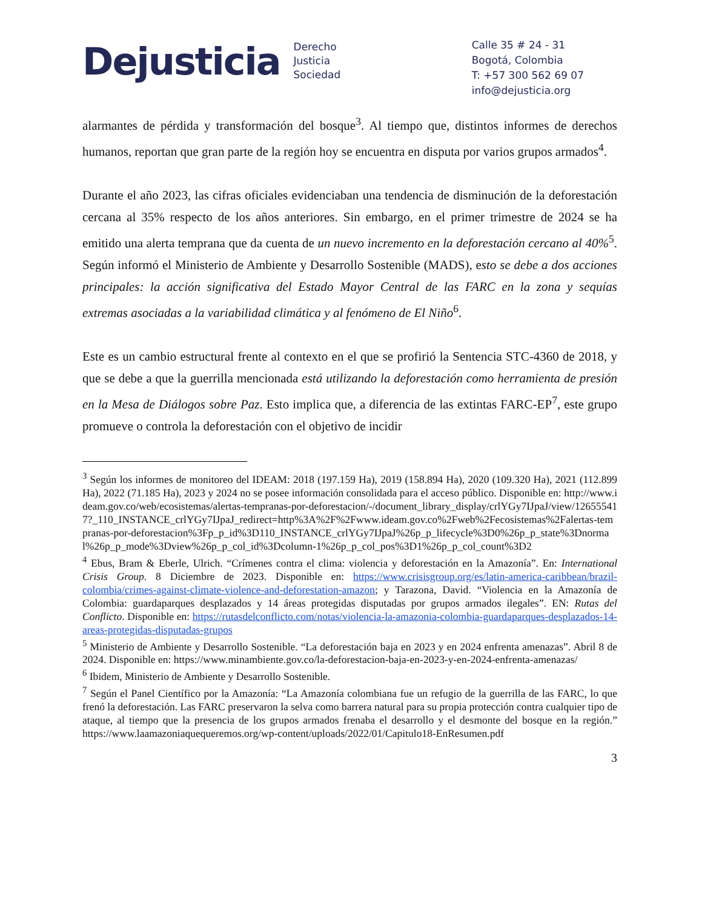Dejusticia
Derecho
Justicia
Sociedad
Calle 35 # 24 - 31
Bogotá, Colombia
T: +57 300 562 69 07
info@dejusticia.org
alarmantes de pérdida y transformación del bosque<sup>3</sup>. Al tiempo que, distintos informes de derechos humanos, reportan que gran parte de la región hoy se encuentra en disputa por varios grupos armados<sup>4</sup>.
Durante el año 2023, las cifras oficiales evidenciaban una tendencia de disminución de la deforestación cercana al 35% respecto de los años anteriores. Sin embargo, en el primer trimestre de 2024 se ha emitido una alerta temprana que da cuenta de un nuevo incremento en la deforestación cercano al 40%<sup>5</sup>. Según informó el Ministerio de Ambiente y Desarrollo Sostenible (MADS), esto se debe a dos acciones principales: la acción significativa del Estado Mayor Central de las FARC en la zona y sequías extremas asociadas a la variabilidad climática y al fenómeno de El Niño<sup>6</sup>.
Este es un cambio estructural frente al contexto en el que se profirió la Sentencia STC-4360 de 2018, y que se debe a que la guerrilla mencionada está utilizando la deforestación como herramienta de presión en la Mesa de Diálogos sobre Paz. Esto implica que, a diferencia de las extintas FARC-EP<sup>7</sup>, este grupo promueve o controla la deforestación con el objetivo de incidir
<sup>3</sup> Según los informes de monitoreo del IDEAM: 2018 (197.159 Ha), 2019 (158.894 Ha), 2020 (109.320 Ha), 2021 (112.899 Ha), 2022 (71.185 Ha), 2023 y 2024 no se posee información consolidada para el acceso público. Disponible en: http://www.ideam.gov.co/web/ecosistemas/alertas-tempranas-por-deforestacion/-/document_library_display/crlYGy7IJpaJ/view/126555417?_110_INSTANCE_crlYGy7IJpaJ_redirect=http%3A%2F%2Fwww.ideam.gov.co%2Fweb%2Fecosistemas%2Falertas-tempranas-por-deforestacion%3Fp_p_id%3D110_INSTANCE_crlYGy7IJpaJ%26p_p_lifecycle%3D0%26p_p_state%3Dnormal%26p_p_mode%3Dview%26p_p_col_id%3Dcolumn-1%26p_p_col_pos%3D1%26p_p_col_count%3D2
<sup>4</sup> Ebus, Bram & Eberle, Ulrich. “Crímenes contra el clima: violencia y deforestación en la Amazonía”. En: International Crisis Group. 8 Diciembre de 2023. Disponible en: https://www.crisisgroup.org/es/latin-america-caribbean/brazil-colombia/crimes-against-climate-violence-and-deforestation-amazon; y Tarazona, David. “Violencia en la Amazonía de Colombia: guardaparques desplazados y 14 áreas protegidas disputadas por grupos armados ilegales”. EN: Rutas del Conflicto. Disponible en: https://rutasdelconflicto.com/notas/violencia-la-amazonia-colombia-guardaparques-desplazados-14-areas-protegidas-disputadas-grupos
<sup>5</sup> Ministerio de Ambiente y Desarrollo Sostenible. “La deforestación baja en 2023 y en 2024 enfrenta amenazas”. Abril 8 de 2024. Disponible en: https://www.minambiente.gov.co/la-deforestacion-baja-en-2023-y-en-2024-enfrenta-amenazas/
<sup>6</sup> Ibidem, Ministerio de Ambiente y Desarrollo Sostenible.
<sup>7</sup> Según el Panel Científico por la Amazonía: “La Amazonía colombiana fue un refugio de la guerrilla de las FARC, lo que frenó la deforestación. Las FARC preservaron la selva como barrera natural para su propia protección contra cualquier tipo de ataque, al tiempo que la presencia de los grupos armados frenaba el desarrollo y el desmonte del bosque en la región.” https://www.laamazoniaquequeremos.org/wp-content/uploads/2022/01/Capitulo18-EnResumen.pdf
3